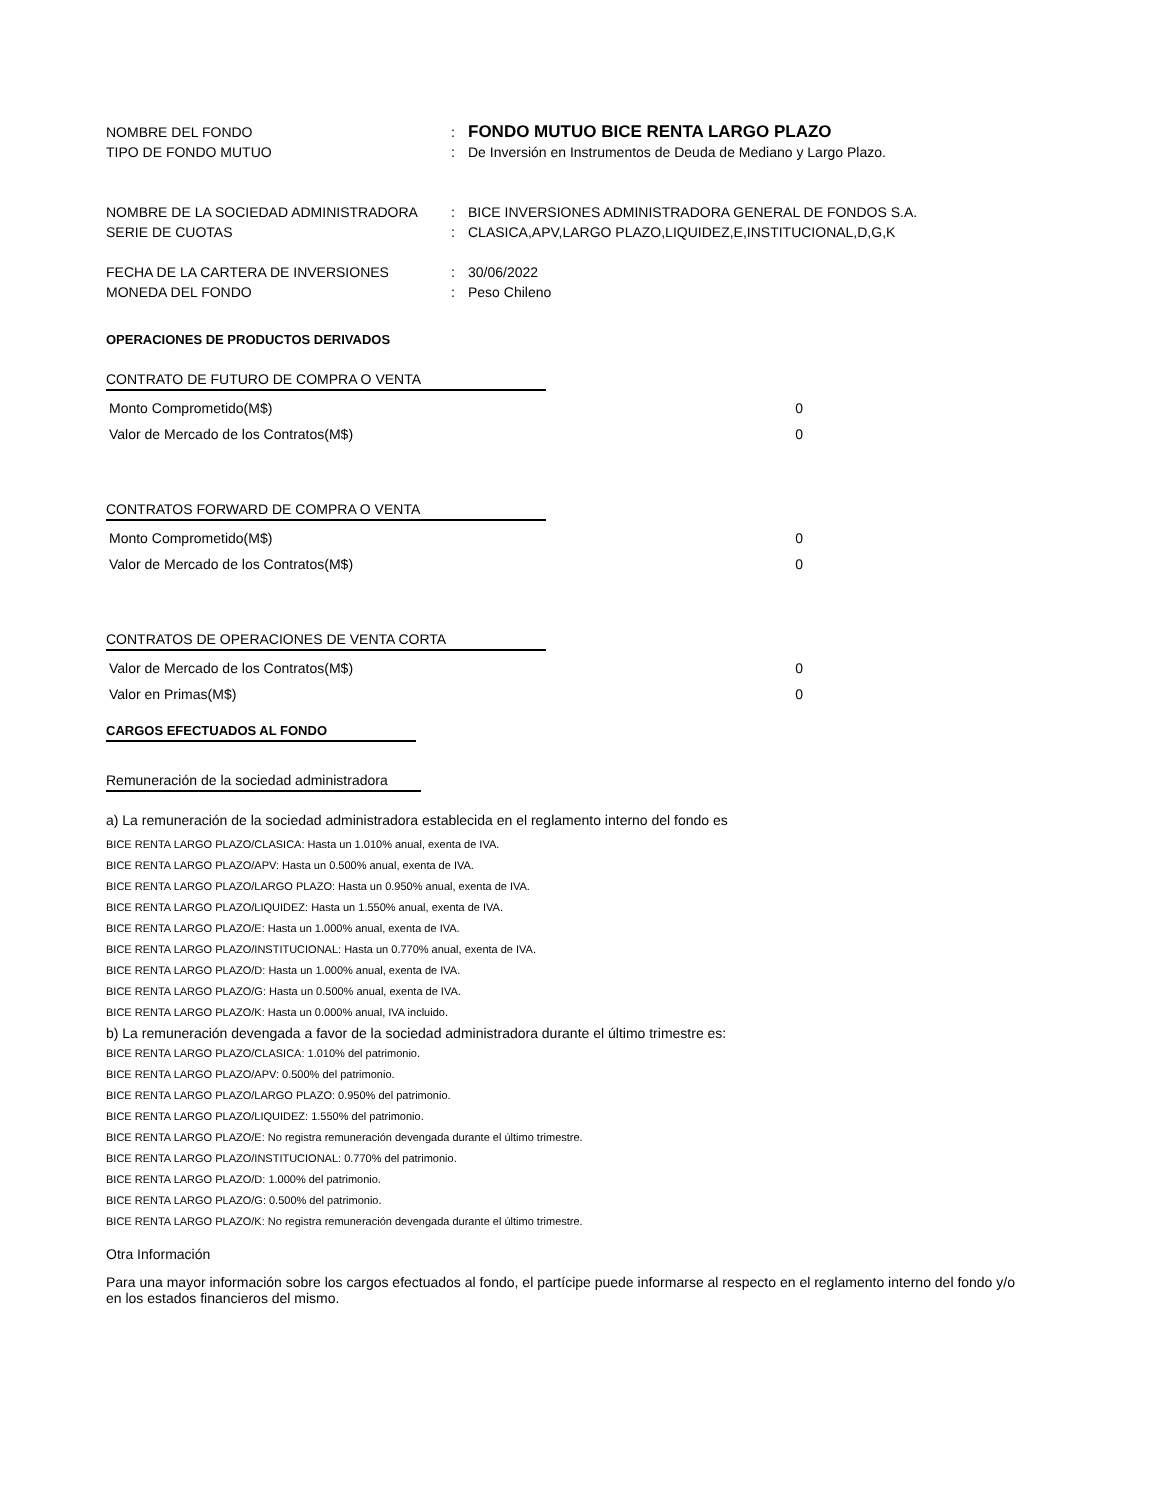NOMBRE DEL FONDO: FONDO MUTUO BICE RENTA LARGO PLAZO
TIPO DE FONDO MUTUO: De Inversión en Instrumentos de Deuda de Mediano y Largo Plazo.
NOMBRE DE LA SOCIEDAD ADMINISTRADORA: BICE INVERSIONES ADMINISTRADORA GENERAL DE FONDOS S.A.
SERIE DE CUOTAS: CLASICA,APV,LARGO PLAZO,LIQUIDEZ,E,INSTITUCIONAL,D,G,K
FECHA DE LA CARTERA DE INVERSIONES: 30/06/2022
MONEDA DEL FONDO: Peso Chileno
OPERACIONES DE PRODUCTOS DERIVADOS
CONTRATO DE FUTURO DE COMPRA O VENTA
| Monto Comprometido(M$) | 0 |
| Valor de Mercado de los Contratos(M$) | 0 |
CONTRATOS FORWARD DE COMPRA O VENTA
| Monto Comprometido(M$) | 0 |
| Valor de Mercado de los Contratos(M$) | 0 |
CONTRATOS DE OPERACIONES DE VENTA CORTA
| Valor de Mercado de los Contratos(M$) | 0 |
| Valor en Primas(M$) | 0 |
CARGOS EFECTUADOS AL FONDO
Remuneración de la sociedad administradora
a) La remuneración de la sociedad administradora establecida en el reglamento interno del fondo es
BICE RENTA LARGO PLAZO/CLASICA: Hasta un 1.010% anual, exenta de IVA.
BICE RENTA LARGO PLAZO/APV: Hasta un 0.500% anual, exenta de IVA.
BICE RENTA LARGO PLAZO/LARGO PLAZO: Hasta un 0.950% anual, exenta de IVA.
BICE RENTA LARGO PLAZO/LIQUIDEZ: Hasta un 1.550% anual, exenta de IVA.
BICE RENTA LARGO PLAZO/E: Hasta un 1.000% anual, exenta de IVA.
BICE RENTA LARGO PLAZO/INSTITUCIONAL: Hasta un 0.770% anual, exenta de IVA.
BICE RENTA LARGO PLAZO/D: Hasta un 1.000% anual, exenta de IVA.
BICE RENTA LARGO PLAZO/G: Hasta un 0.500% anual, exenta de IVA.
BICE RENTA LARGO PLAZO/K: Hasta un 0.000% anual, IVA incluido.
b) La remuneración devengada a favor de la sociedad administradora durante el último trimestre es:
BICE RENTA LARGO PLAZO/CLASICA: 1.010% del patrimonio.
BICE RENTA LARGO PLAZO/APV: 0.500% del patrimonio.
BICE RENTA LARGO PLAZO/LARGO PLAZO: 0.950% del patrimonio.
BICE RENTA LARGO PLAZO/LIQUIDEZ: 1.550% del patrimonio.
BICE RENTA LARGO PLAZO/E: No registra remuneración devengada durante el último trimestre.
BICE RENTA LARGO PLAZO/INSTITUCIONAL: 0.770% del patrimonio.
BICE RENTA LARGO PLAZO/D: 1.000% del patrimonio.
BICE RENTA LARGO PLAZO/G: 0.500% del patrimonio.
BICE RENTA LARGO PLAZO/K: No registra remuneración devengada durante el último trimestre.
Otra Información
Para una mayor información sobre los cargos efectuados al fondo, el partícipe puede informarse al respecto en el reglamento interno del fondo y/o en los estados financieros del mismo.